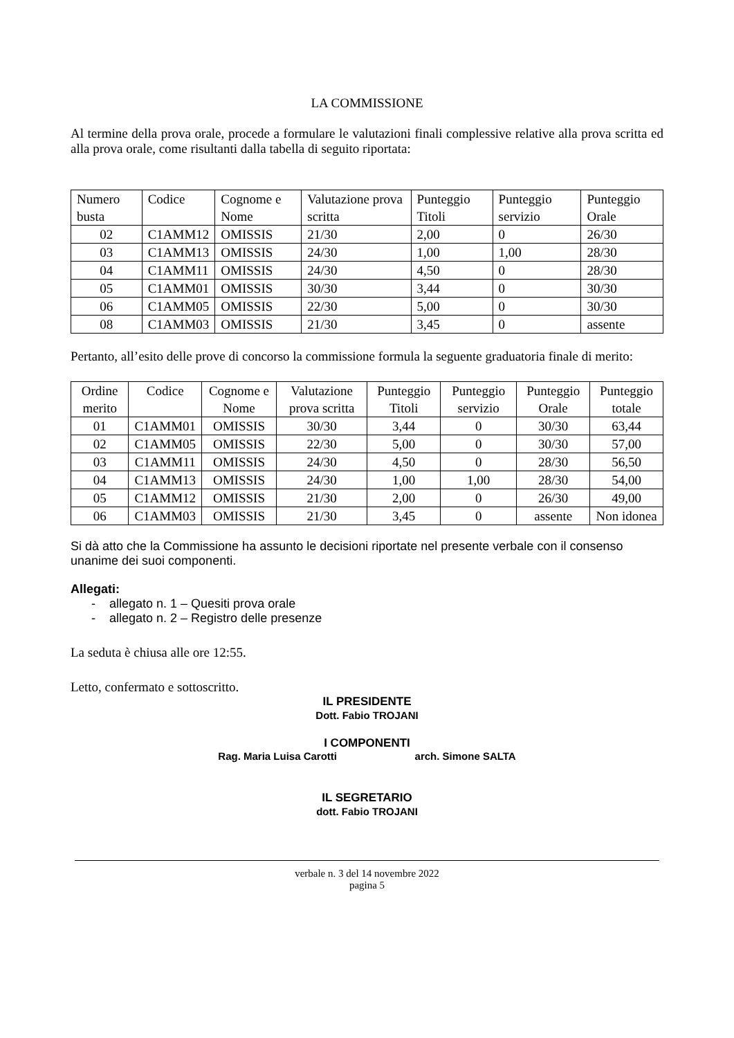LA COMMISSIONE
Al termine della prova orale, procede a formulare le valutazioni finali complessive relative alla prova scritta ed alla prova orale, come risultanti dalla tabella di seguito riportata:
| Numero busta | Codice | Cognome e Nome | Valutazione prova scritta | Punteggio Titoli | Punteggio servizio | Punteggio Orale |
| --- | --- | --- | --- | --- | --- | --- |
| 02 | C1AMM12 | OMISSIS | 21/30 | 2,00 | 0 | 26/30 |
| 03 | C1AMM13 | OMISSIS | 24/30 | 1,00 | 1,00 | 28/30 |
| 04 | C1AMM11 | OMISSIS | 24/30 | 4,50 | 0 | 28/30 |
| 05 | C1AMM01 | OMISSIS | 30/30 | 3,44 | 0 | 30/30 |
| 06 | C1AMM05 | OMISSIS | 22/30 | 5,00 | 0 | 30/30 |
| 08 | C1AMM03 | OMISSIS | 21/30 | 3,45 | 0 | assente |
Pertanto, all’esito delle prove di concorso la commissione formula la seguente graduatoria finale di merito:
| Ordine merito | Codice | Cognome e Nome | Valutazione prova scritta | Punteggio Titoli | Punteggio servizio | Punteggio Orale | Punteggio totale |
| --- | --- | --- | --- | --- | --- | --- | --- |
| 01 | C1AMM01 | OMISSIS | 30/30 | 3,44 | 0 | 30/30 | 63,44 |
| 02 | C1AMM05 | OMISSIS | 22/30 | 5,00 | 0 | 30/30 | 57,00 |
| 03 | C1AMM11 | OMISSIS | 24/30 | 4,50 | 0 | 28/30 | 56,50 |
| 04 | C1AMM13 | OMISSIS | 24/30 | 1,00 | 1,00 | 28/30 | 54,00 |
| 05 | C1AMM12 | OMISSIS | 21/30 | 2,00 | 0 | 26/30 | 49,00 |
| 06 | C1AMM03 | OMISSIS | 21/30 | 3,45 | 0 | assente | Non idonea |
Si dà atto che la Commissione ha assunto le decisioni riportate nel presente verbale con il consenso unanime dei suoi componenti.
Allegati:
- allegato n. 1 – Quesiti prova orale
- allegato n. 2 – Registro delle presenze
La seduta è chiusa alle ore 12:55.
Letto, confermato e sottoscritto.
IL PRESIDENTE
Dott. Fabio TROJANI
I COMPONENTI
Rag. Maria Luisa Carotti arch. Simone SALTA
IL SEGRETARIO
dott. Fabio TROJANI
verbale n. 3 del 14 novembre 2022
pagina 5